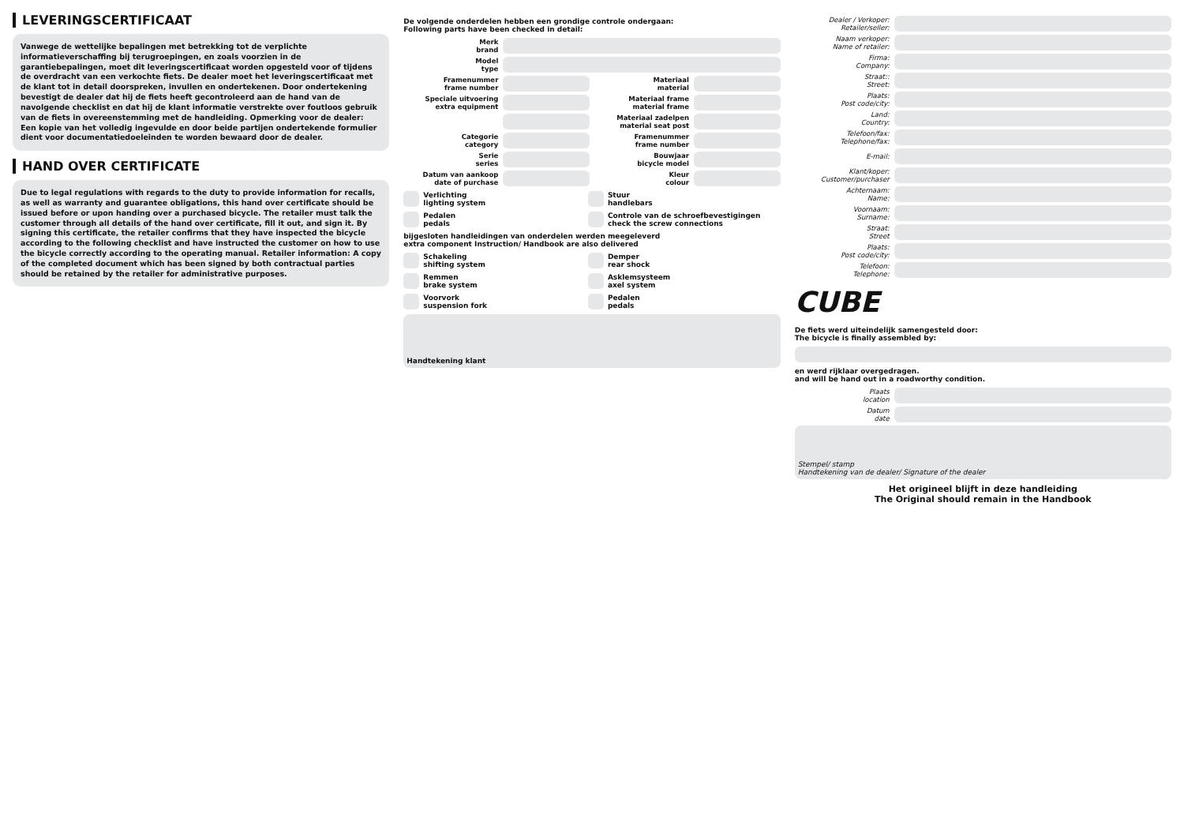LEVERINGSCERTIFICAAT
Vanwege de wettelijke bepalingen met betrekking tot de verplichte informatieverschaffing bij terugroepingen, en zoals voorzien in de garantiebepalingen, moet dit leveringscertificaat worden opgesteld voor of tijdens de overdracht van een verkochte fiets. De dealer moet het leveringscertificaat met de klant tot in detail doorspreken, invullen en ondertekenen. Door ondertekening bevestigt de dealer dat hij de fiets heeft gecontroleerd aan de hand van de navolgende checklist en dat hij de klant informatie verstrekte over foutloos gebruik van de fiets in overeenstemming met de handleiding. Opmerking voor de dealer: Een kopie van het volledig ingevulde en door beide partijen ondertekende formulier dient voor documentatiedoeleinden te worden bewaard door de dealer.
HAND OVER CERTIFICATE
Due to legal regulations with regards to the duty to provide information for recalls, as well as warranty and guarantee obligations, this hand over certificate should be issued before or upon handing over a purchased bicycle. The retailer must talk the customer through all details of the hand over certificate, fill it out, and sign it. By signing this certificate, the retailer confirms that they have inspected the bicycle according to the following checklist and have instructed the customer on how to use the bicycle correctly according to the operating manual. Retailer information: A copy of the completed document which has been signed by both contractual parties should be retained by the retailer for administrative purposes.
De volgende onderdelen hebben een grondige controle ondergaan:
Following parts have been checked in detail:
Merk
brand
Model
type
Framenummer
frame number Materiaal
material
Speciale uitvoering
extra equipment Materiaal frame
material frame
Materiaal zadelpen
material seat post
Categorie
category Framenummer
frame number
Serie
series Bouwjaar
bicycle model
Datum van aankoop
date of purchase Kleur
colour
Verlichting
lighting system
Stuur
handlebars
Pedalen
pedals
Controle van de schroefbevestigingen
check the screw connections
bijgesloten handleidingen van onderdelen werden meegeleverd
extra component Instruction/ Handbook are also delivered
Schakeling
shifting system
Demper
rear shock
Remmen
brake system
Asklemsysteem
axel system
Voorvork
suspension fork
Pedalen
pedals
Handtekening klant
Dealer / Verkoper:
Retailer/seller:
Naam verkoper:
Name of retailer:
Firma:
Company:
Straat::
Street:
Plaats:
Post code/city:
Land:
Country:
Telefoon/fax:
Telephone/fax:
E-mail:
Klant/koper:
Customer/purchaser
Achternaam:
Name:
Voornaam:
Surname:
Straat:
Street
Plaats:
Post code/city:
Telefoon:
Telephone:
CUBE
De fiets werd uiteindelijk samengesteld door:
The bicycle is finally assembled by:
en werd rijklaar overgedragen.
and will be hand out in a roadworthy condition.
Plaats
location
Datum
date
Stempel/ stamp
Handtekening van de dealer/ Signature of the dealer
Het origineel blijft in deze handleiding
The Original should remain in the Handbook